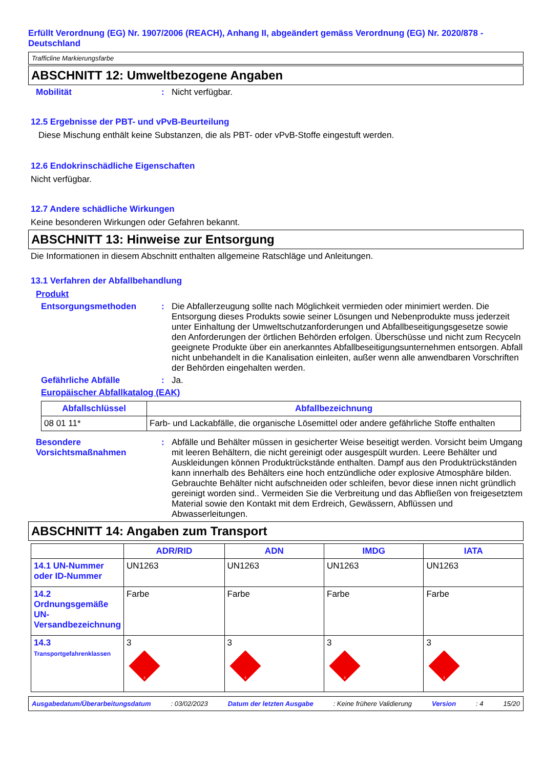Erfüllt Verordnung (EG) Nr. 1907/2006 (REACH), Anhang II, abgeändert gemäss Verordnung (EG) Nr. 2020/878 - Deutschland
Trafficline Markierungsfarbe
ABSCHNITT 12: Umweltbezogene Angaben
Mobilität : Nicht verfügbar.
12.5 Ergebnisse der PBT- und vPvB-Beurteilung
Diese Mischung enthält keine Substanzen, die als PBT- oder vPvB-Stoffe eingestuft werden.
12.6 Endokrinschädliche Eigenschaften
Nicht verfügbar.
12.7 Andere schädliche Wirkungen
Keine besonderen Wirkungen oder Gefahren bekannt.
ABSCHNITT 13: Hinweise zur Entsorgung
Die Informationen in diesem Abschnitt enthalten allgemeine Ratschläge und Anleitungen.
13.1 Verfahren der Abfallbehandlung
Produkt
Entsorgungsmethoden : Die Abfallerzeugung sollte nach Möglichkeit vermieden oder minimiert werden. Die Entsorgung dieses Produkts sowie seiner Lösungen und Nebenprodukte muss jederzeit unter Einhaltung der Umweltschutzanforderungen und Abfallbeseitigungsgesetze sowie den Anforderungen der örtlichen Behörden erfolgen. Überschüsse und nicht zum Recyceln geeignete Produkte über ein anerkanntes Abfallbeseitigungsunternehmen entsorgen. Abfall nicht unbehandelt in die Kanalisation einleiten, außer wenn alle anwendbaren Vorschriften der Behörden eingehalten werden.
Gefährliche Abfälle : Ja.
Europäischer Abfallkatalog (EAK)
| Abfallschlüssel | Abfallbezeichnung |
| --- | --- |
| 08 01 11* | Farb- und Lackabfälle, die organische Lösemittel oder andere gefährliche Stoffe enthalten |
Besondere Vorsichtsmaßnahmen
: Abfälle und Behälter müssen in gesicherter Weise beseitigt werden. Vorsicht beim Umgang mit leeren Behältern, die nicht gereinigt oder ausgespült wurden. Leere Behälter und Auskleidungen können Produktrückstände enthalten. Dampf aus den Produktrückständen kann innerhalb des Behälters eine hoch entzündliche oder explosive Atmosphäre bilden. Gebrauchte Behälter nicht aufschneiden oder schleifen, bevor diese innen nicht gründlich gereinigt worden sind.. Vermeiden Sie die Verbreitung und das Abfließen von freigesetztem Material sowie den Kontakt mit dem Erdreich, Gewässern, Abflüssen und Abwasserleitungen.
ABSCHNITT 14: Angaben zum Transport
| | ADR/RID | ADN | IMDG | IATA |
| --- | --- | --- | --- | --- |
| 14.1 UN-Nummer oder ID-Nummer | UN1263 | UN1263 | UN1263 | UN1263 |
| 14.2 Ordnungsgemäße UN-Versandbezeichnung | Farbe | Farbe | Farbe | Farbe |
| 14.3 Transportgefahrenklassen | 3 3 | 3 3 | 3 3 | 3 3 |
Ausgabedatum/Überarbeitungsdatum : 03/02/2023 Datum der letzten Ausgabe : Keine frühere Validierung Version : 4 15/20